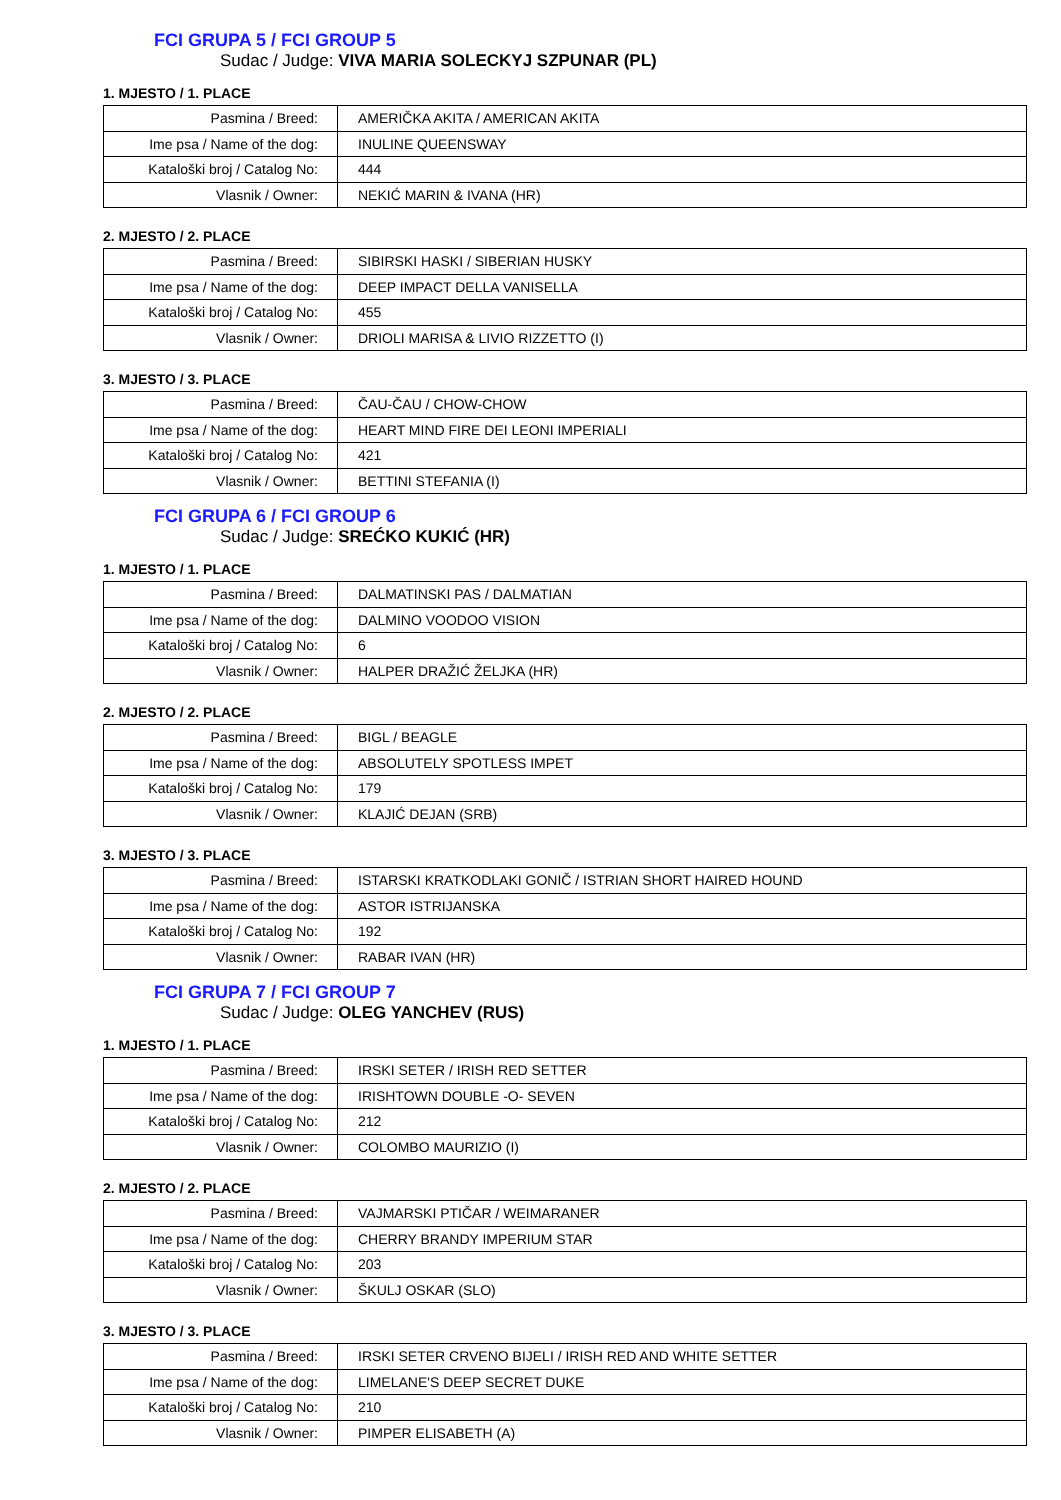FCI GRUPA 5 / FCI GROUP 5
Sudac / Judge: VIVA MARIA SOLECKYJ SZPUNAR (PL)
1. MJESTO / 1. PLACE
| Pasmina / Breed: | AMERIČKA AKITA / AMERICAN AKITA |
| Ime psa / Name of the dog: | INULINE QUEENSWAY |
| Kataloški broj / Catalog No: | 444 |
| Vlasnik / Owner: | NEKIĆ MARIN & IVANA (HR) |
2. MJESTO / 2. PLACE
| Pasmina / Breed: | SIBIRSKI HASKI / SIBERIAN HUSKY |
| Ime psa / Name of the dog: | DEEP IMPACT DELLA VANISELLA |
| Kataloški broj / Catalog No: | 455 |
| Vlasnik / Owner: | DRIOLI MARISA & LIVIO RIZZETTO (I) |
3. MJESTO / 3. PLACE
| Pasmina / Breed: | ČAU-ČAU / CHOW-CHOW |
| Ime psa / Name of the dog: | HEART MIND FIRE DEI LEONI IMPERIALI |
| Kataloški broj / Catalog No: | 421 |
| Vlasnik / Owner: | BETTINI STEFANIA (I) |
FCI GRUPA 6 / FCI GROUP 6
Sudac / Judge: SREĆKO KUKIĆ (HR)
1. MJESTO / 1. PLACE
| Pasmina / Breed: | DALMATINSKI PAS / DALMATIAN |
| Ime psa / Name of the dog: | DALMINO VOODOO VISION |
| Kataloški broj / Catalog No: | 6 |
| Vlasnik / Owner: | HALPER DRAŽIĆ ŽELJKA (HR) |
2. MJESTO / 2. PLACE
| Pasmina / Breed: | BIGL / BEAGLE |
| Ime psa / Name of the dog: | ABSOLUTELY SPOTLESS IMPET |
| Kataloški broj / Catalog No: | 179 |
| Vlasnik / Owner: | KLAJIĆ DEJAN (SRB) |
3. MJESTO / 3. PLACE
| Pasmina / Breed: | ISTARSKI KRATKODLAKI GONIČ / ISTRIAN SHORT HAIRED HOUND |
| Ime psa / Name of the dog: | ASTOR ISTRIJANSKA |
| Kataloški broj / Catalog No: | 192 |
| Vlasnik / Owner: | RABAR IVAN (HR) |
FCI GRUPA 7 / FCI GROUP 7
Sudac / Judge: OLEG YANCHEV (RUS)
1. MJESTO / 1. PLACE
| Pasmina / Breed: | IRSKI SETER / IRISH RED SETTER |
| Ime psa / Name of the dog: | IRISHTOWN DOUBLE -O- SEVEN |
| Kataloški broj / Catalog No: | 212 |
| Vlasnik / Owner: | COLOMBO MAURIZIO (I) |
2. MJESTO / 2. PLACE
| Pasmina / Breed: | VAJMARSKI PTIČAR / WEIMARANER |
| Ime psa / Name of the dog: | CHERRY BRANDY IMPERIUM STAR |
| Kataloški broj / Catalog No: | 203 |
| Vlasnik / Owner: | ŠKULJ OSKAR (SLO) |
3. MJESTO / 3. PLACE
| Pasmina / Breed: | IRSKI SETER CRVENO BIJELI / IRISH RED AND WHITE SETTER |
| Ime psa / Name of the dog: | LIMELANE'S DEEP SECRET DUKE |
| Kataloški broj / Catalog No: | 210 |
| Vlasnik / Owner: | PIMPER ELISABETH (A) |